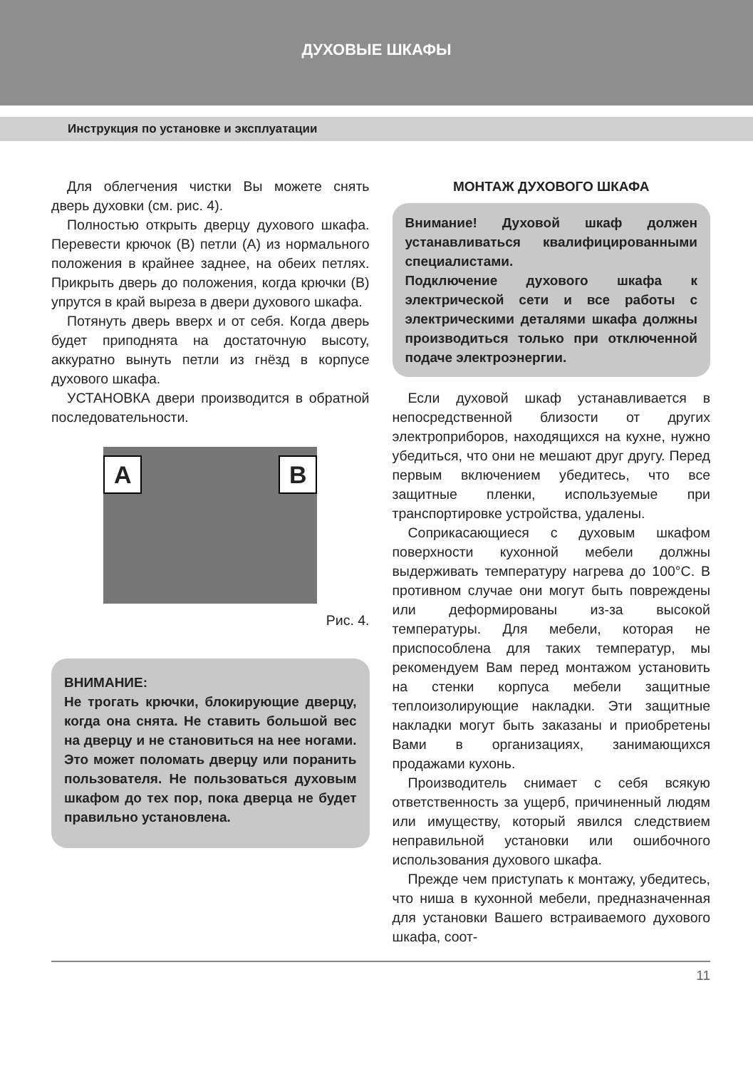ДУХОВЫЕ ШКАФЫ
Инструкция по установке и эксплуатации
Для облегчения чистки Вы можете снять дверь духовки (см. рис. 4).
Полностью открыть дверцу духового шкафа. Перевести крючок (В) петли (А) из нормального положения в крайнее заднее, на обеих петлях. Прикрыть дверь до положения, когда крючки (В) упрутся в край выреза в двери духового шкафа.
Потянуть дверь вверх и от себя. Когда дверь будет приподнята на достаточную высоту, аккуратно вынуть петли из гнёзд в корпусе духового шкафа.
УСТАНОВКА двери производится в обратной последовательности.
A B
Рис. 4.
ВНИМАНИЕ:
Не трогать крючки, блокирующие дверцу, когда она снята. Не ставить большой вес на дверцу и не становиться на нее ногами. Это может поломать дверцу или поранить пользователя. Не пользоваться духовым шкафом до тех пор, пока дверца не будет правильно установлена.
МОНТАЖ ДУХОВОГО ШКАФА
Внимание! Духовой шкаф должен устанавливаться квалифицированными специалистами.
Подключение духового шкафа к электрической сети и все работы с электрическими деталями шкафа должны производиться только при отключенной подаче электроэнергии.
Если духовой шкаф устанавливается в непосредственной близости от других электроприборов, находящихся на кухне, нужно убедиться, что они не мешают друг другу. Перед первым включением убедитесь, что все защитные пленки, используемые при транспортировке устройства, удалены.
Соприкасающиеся с духовым шкафом поверхности кухонной мебели должны выдерживать температуру нагрева до 100°С. В противном случае они могут быть повреждены или деформированы из-за высокой температуры. Для мебели, которая не приспособлена для таких температур, мы рекомендуем Вам перед монтажом установить на стенки корпуса мебели защитные теплоизолирующие накладки. Эти защитные накладки могут быть заказаны и приобретены Вами в организациях, занимающихся продажами кухонь.
Производитель снимает с себя всякую ответственность за ущерб, причиненный людям или имуществу, который явился следствием неправильной установки или ошибочного использования духового шкафа.
Прежде чем приступать к монтажу, убедитесь, что ниша в кухонной мебели, предназначенная для установки Вашего встраиваемого духового шкафа, соот-
11